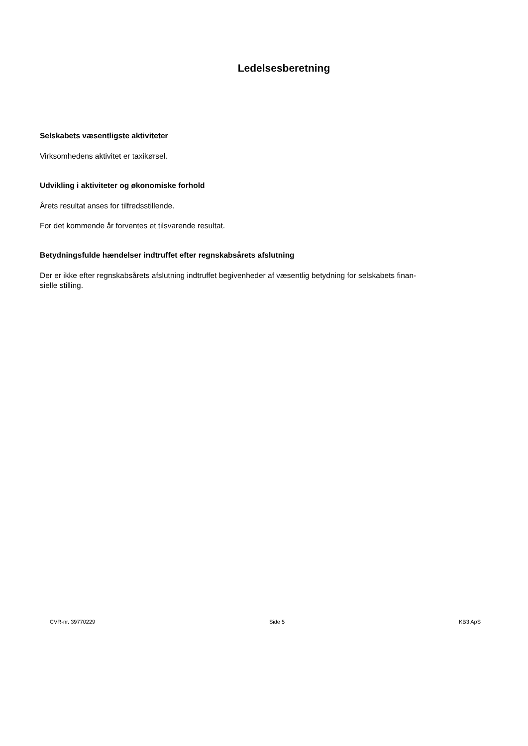Ledelsesberetning
Selskabets væsentligste aktiviteter
Virksomhedens aktivitet er taxikørsel.
Udvikling i aktiviteter og økonomiske forhold
Årets resultat anses for tilfredsstillende.
For det kommende år forventes et tilsvarende resultat.
Betydningsfulde hændelser indtruffet efter regnskabsårets afslutning
Der er ikke efter regnskabsårets afslutning indtruffet begivenheder af væsentlig betydning for selskabets finan-
sielle stilling.
CVR-nr. 39770229 Side 5 KB3 ApS